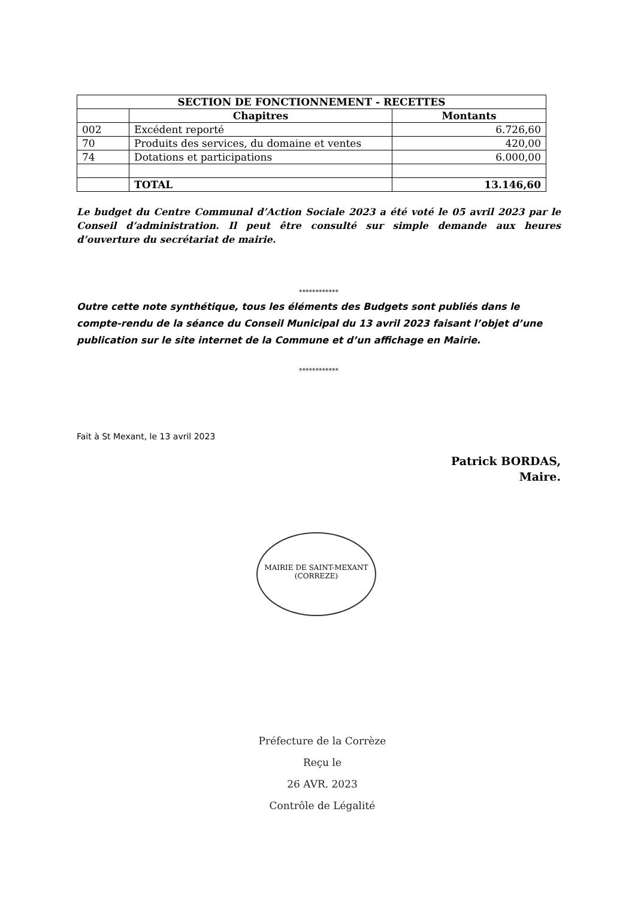| SECTION DE FONCTIONNEMENT - RECETTES | | |
| --- | --- | --- |
| | Chapitres | Montants |
| 002 | Excédent reporté | 6.726,60 |
| 70 | Produits des services, du domaine et ventes | 420,00 |
| 74 | Dotations et participations | 6.000,00 |
| | TOTAL | 13.146,60 |
Le budget du Centre Communal d’Action Sociale 2023 a été voté le 05 avril 2023 par le Conseil d’administration. Il peut être consulté sur simple demande aux heures d’ouverture du secrétariat de mairie.
************
Outre cette note synthétique, tous les éléments des Budgets sont publiés dans le compte-rendu de la séance du Conseil Municipal du 13 avril 2023 faisant l’objet d’une publication sur le site internet de la Commune et d’un affichage en Mairie.
************
Fait à St Mexant, le 13 avril 2023
Patrick BORDAS,
Maire.
MAIRIE DE SAINT-MEXANT
(CORREZE)
Préfecture de la Corrèze
Reçu le
26 AVR. 2023
Contrôle de Légalité